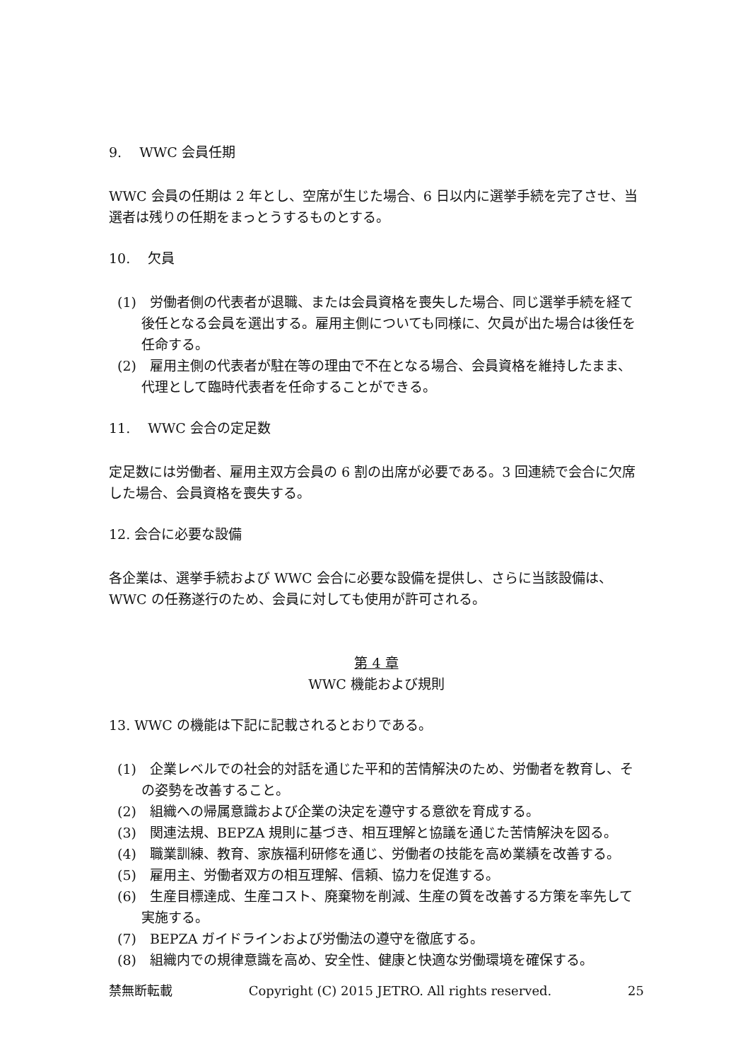9.　 WWC 会員任期
WWC 会員の任期は 2 年とし、空席が生じた場合、6 日以内に選挙手続を完了させ、当選者は残りの任期をまっとうするものとする。
10.　 欠員
(1)　労働者側の代表者が退職、または会員資格を喪失した場合、同じ選挙手続を経て後任となる会員を選出する。雇用主側についても同様に、欠員が出た場合は後任を任命する。
(2)　雇用主側の代表者が駐在等の理由で不在となる場合、会員資格を維持したまま、代理として臨時代表者を任命することができる。
11.　 WWC 会合の定足数
定足数には労働者、雇用主双方会員の 6 割の出席が必要である。3 回連続で会合に欠席した場合、会員資格を喪失する。
12. 会合に必要な設備
各企業は、選挙手続および WWC 会合に必要な設備を提供し、さらに当該設備は、WWC の任務遂行のため、会員に対しても使用が許可される。
第 4 章
WWC 機能および規則
13. WWC の機能は下記に記載されるとおりである。
(1)　企業レベルでの社会的対話を通じた平和的苦情解決のため、労働者を教育し、その姿勢を改善すること。
(2)　組織への帰属意識および企業の決定を遵守する意欲を育成する。
(3)　関連法規、BEPZA 規則に基づき、相互理解と協議を通じた苦情解決を図る。
(4)　職業訓練、教育、家族福利研修を通じ、労働者の技能を高め業績を改善する。
(5)　雇用主、労働者双方の相互理解、信頼、協力を促進する。
(6)　生産目標達成、生産コスト、廃棄物を削減、生産の質を改善する方策を率先して実施する。
(7)　BEPZA ガイドラインおよび労働法の遵守を徹底する。
(8)　組織内での規律意識を高め、安全性、健康と快適な労働環境を確保する。
禁無断転載 Copyright (C) 2015 JETRO. All rights reserved. 25